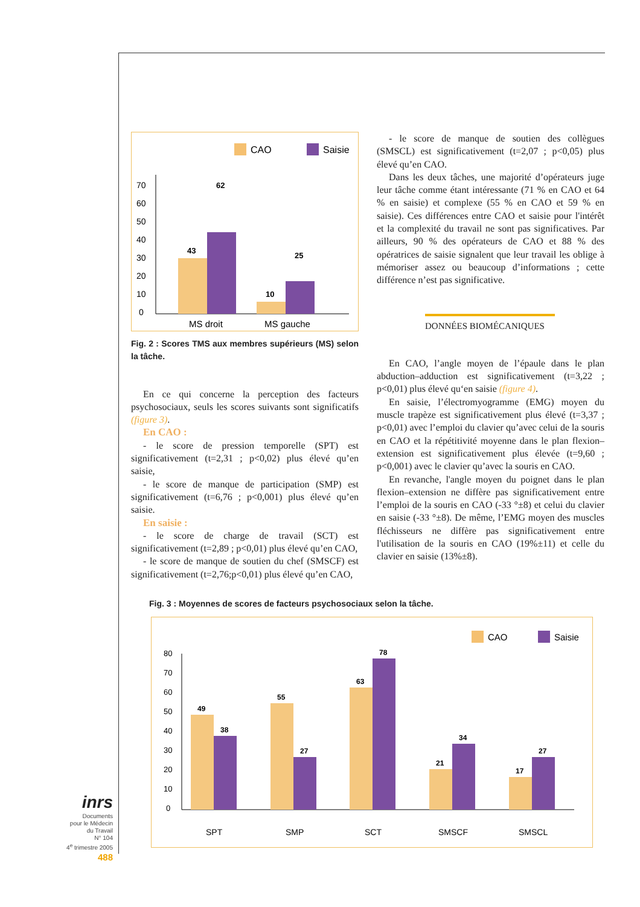CAO
Saisie
70
60
50
40
30
20
10
0
43
62
10
25
MS droit
MS gauche
Fig. 2 : Scores TMS aux membres supérieurs (MS) selon la tâche.
En ce qui concerne la perception des facteurs psychosociaux, seuls les scores suivants sont significatifs (figure 3).
En CAO :
- le score de pression temporelle (SPT) est significativement (t=2,31 ; p<0,02) plus élevé qu’en saisie,
- le score de manque de participation (SMP) est significativement (t=6,76 ; p<0,001) plus élevé qu’en saisie.
En saisie :
- le score de charge de travail (SCT) est significativement (t=2,89 ; p<0,01) plus élevé qu’en CAO,
- le score de manque de soutien du chef (SMSCF) est significativement (t=2,76;p<0,01) plus élevé qu’en CAO,
- le score de manque de soutien des collègues (SMSCL) est significativement (t=2,07 ; p<0,05) plus élevé qu’en CAO.
Dans les deux tâches, une majorité d’opérateurs juge leur tâche comme étant intéressante (71 % en CAO et 64 % en saisie) et complexe (55 % en CAO et 59 % en saisie). Ces différences entre CAO et saisie pour l'intérêt et la complexité du travail ne sont pas significatives. Par ailleurs, 90 % des opérateurs de CAO et 88 % des opératrices de saisie signalent que leur travail les oblige à mémoriser assez ou beaucoup d’informations ; cette différence n’est pas significative.
DONNÉES BIOMÉCANIQUES
En CAO, l’angle moyen de l’épaule dans le plan abduction–adduction est significativement (t=3,22 ; p<0,01) plus élevé qu‘en saisie (figure 4).
En saisie, l’électromyogramme (EMG) moyen du muscle trapèze est significativement plus élevé (t=3,37 ; p<0,01) avec l’emploi du clavier qu’avec celui de la souris en CAO et la répétitivité moyenne dans le plan flexion–extension est significativement plus élevée (t=9,60 ; p<0,001) avec le clavier qu’avec la souris en CAO.
En revanche, l'angle moyen du poignet dans le plan flexion–extension ne diffère pas significativement entre l’emploi de la souris en CAO (-33 °±8) et celui du clavier en saisie (-33 °±8). De même, l’EMG moyen des muscles fléchisseurs ne diffère pas significativement entre l'utilisation de la souris en CAO (19%±11) et celle du clavier en saisie (13%±8).
Fig. 3 : Moyennes de scores de facteurs psychosociaux selon la tâche.
CAO
Saisie
80
70
60
50
40
30
20
10
0
49
38
55
27
63
78
21
34
17
27
SPT
SMP
SCT
SMSCF
SMSCL
inrs
Documents
pour le Médecin
du Travail
N° 104
4<sup>e</sup> trimestre 2005
488